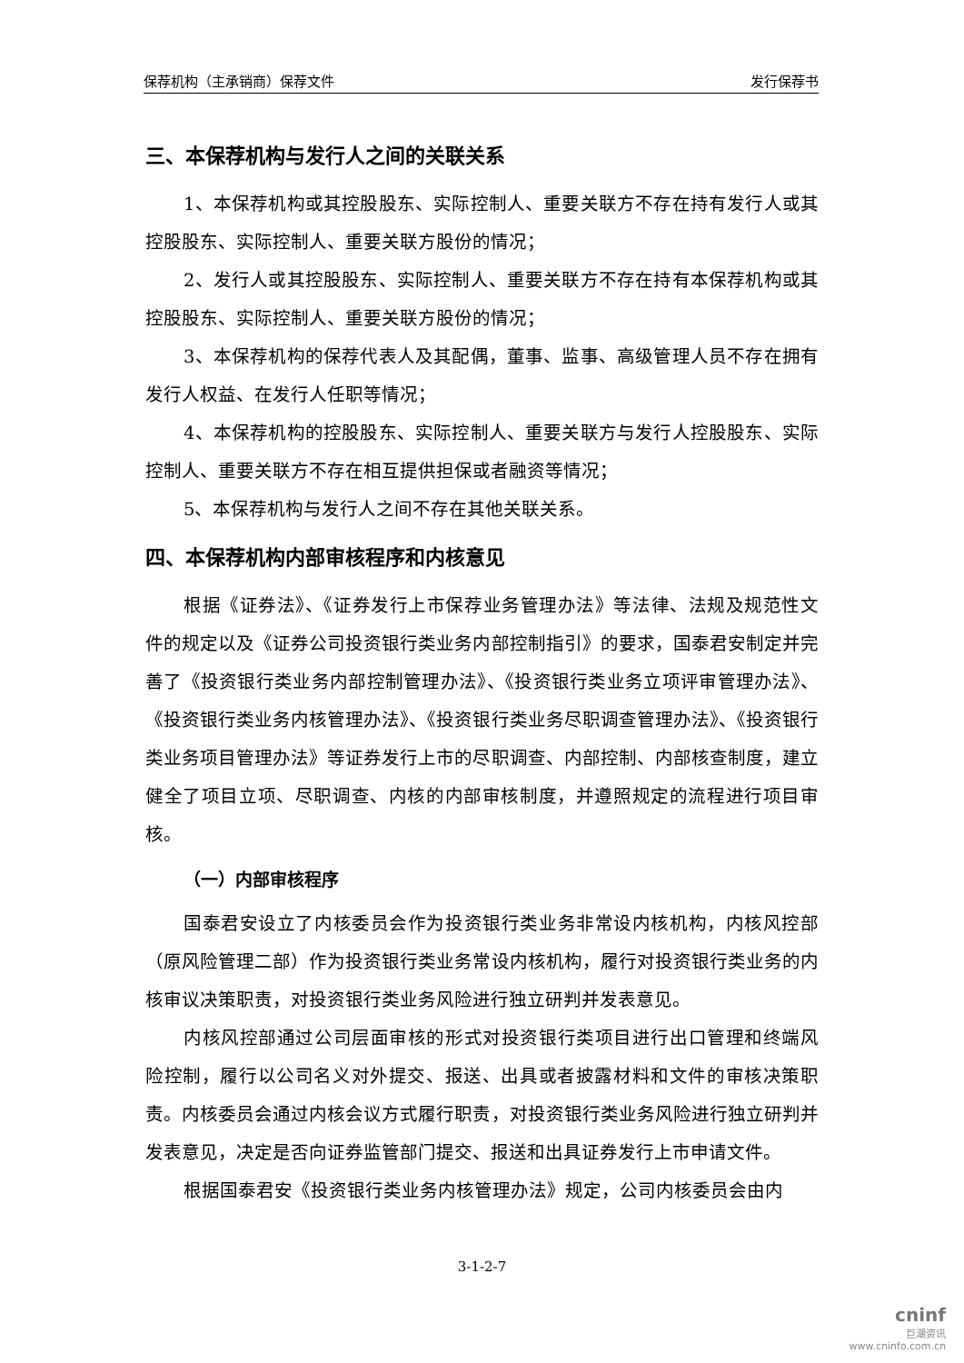保荐机构（主承销商）保荐文件 发行保荐书
三、本保荐机构与发行人之间的关联关系
1、本保荐机构或其控股股东、实际控制人、重要关联方不存在持有发行人或其控股股东、实际控制人、重要关联方股份的情况；
2、发行人或其控股股东、实际控制人、重要关联方不存在持有本保荐机构或其控股股东、实际控制人、重要关联方股份的情况；
3、本保荐机构的保荐代表人及其配偶，董事、监事、高级管理人员不存在拥有发行人权益、在发行人任职等情况；
4、本保荐机构的控股股东、实际控制人、重要关联方与发行人控股股东、实际控制人、重要关联方不存在相互提供担保或者融资等情况；
5、本保荐机构与发行人之间不存在其他关联关系。
四、本保荐机构内部审核程序和内核意见
根据《证券法》、《证券发行上市保荐业务管理办法》等法律、法规及规范性文件的规定以及《证券公司投资银行类业务内部控制指引》的要求，国泰君安制定并完善了《投资银行类业务内部控制管理办法》、《投资银行类业务立项评审管理办法》、《投资银行类业务内核管理办法》、《投资银行类业务尽职调查管理办法》、《投资银行类业务项目管理办法》等证券发行上市的尽职调查、内部控制、内部核查制度，建立健全了项目立项、尽职调查、内核的内部审核制度，并遵照规定的流程进行项目审核。
（一）内部审核程序
国泰君安设立了内核委员会作为投资银行类业务非常设内核机构，内核风控部（原风险管理二部）作为投资银行类业务常设内核机构，履行对投资银行类业务的内核审议决策职责，对投资银行类业务风险进行独立研判并发表意见。
内核风控部通过公司层面审核的形式对投资银行类项目进行出口管理和终端风险控制，履行以公司名义对外提交、报送、出具或者披露材料和文件的审核决策职责。内核委员会通过内核会议方式履行职责，对投资银行类业务风险进行独立研判并发表意见，决定是否向证券监管部门提交、报送和出具证券发行上市申请文件。
根据国泰君安《投资银行类业务内核管理办法》规定，公司内核委员会由内
3-1-2-7
cninf
巨潮资讯
www.cninfo.com.cn